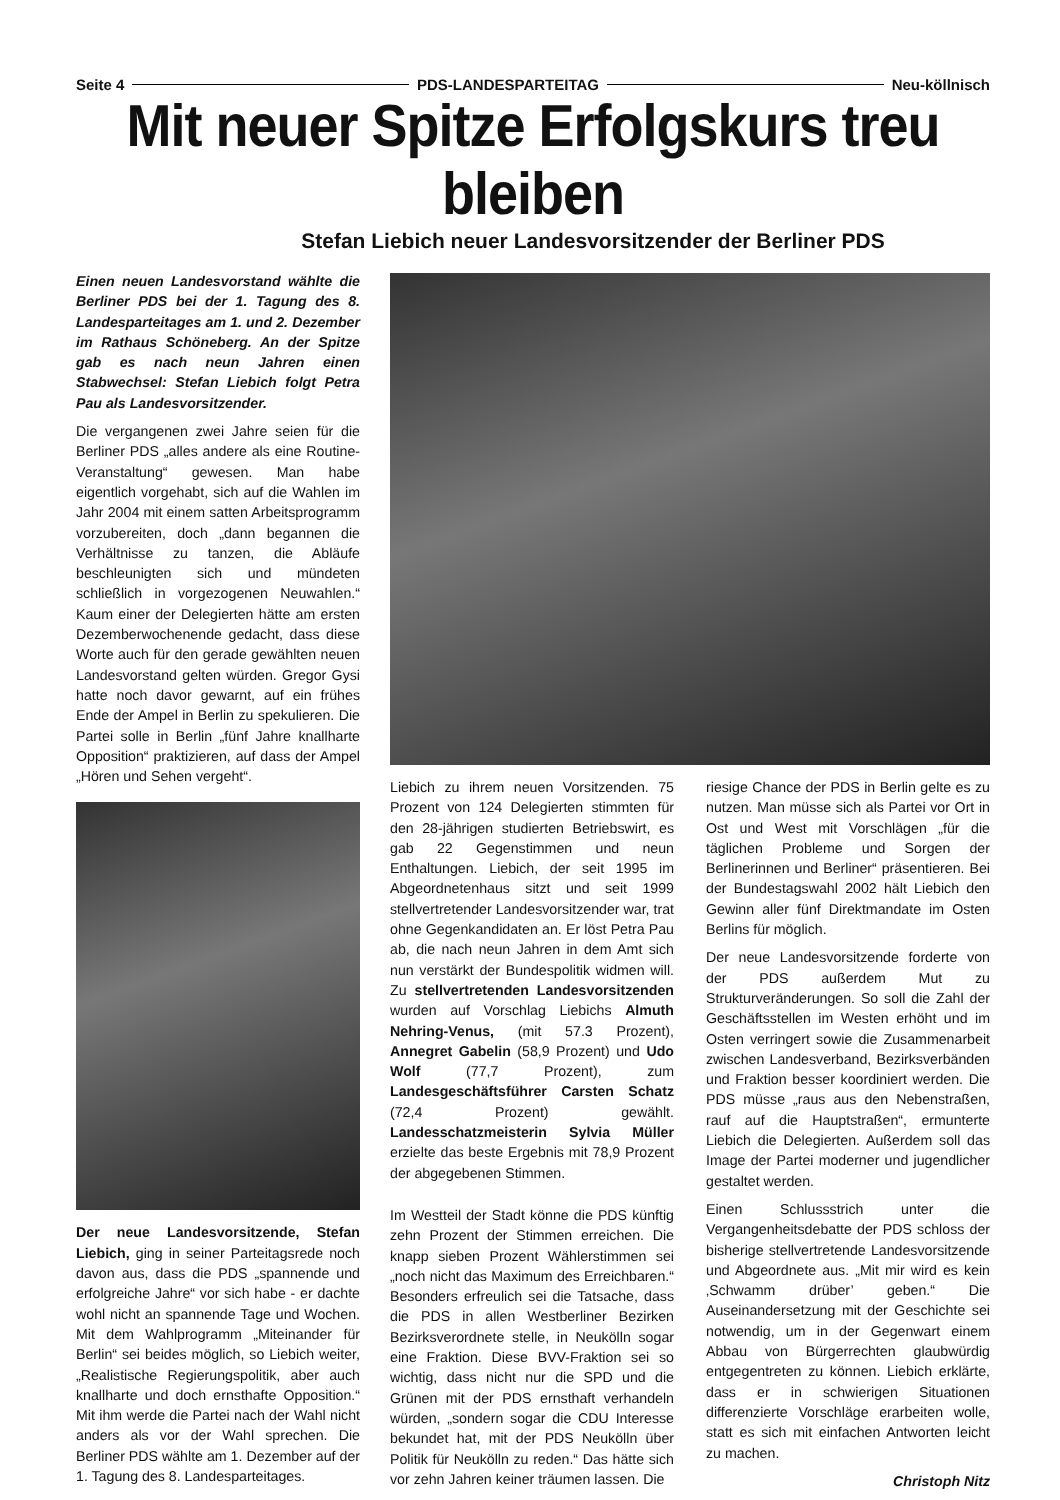Seite 4 PDS-LANDESPARTEITAG Neu-köllnisch
Mit neuer Spitze Erfolgskurs treu bleiben
Stefan Liebich neuer Landesvorsitzender der Berliner PDS
Einen neuen Landesvorstand wählte die Berliner PDS bei der 1. Tagung des 8. Landesparteitages am 1. und 2. Dezember im Rathaus Schöneberg. An der Spitze gab es nach neun Jahren einen Stabwechsel: Stefan Liebich folgt Petra Pau als Landesvorsitzender.
Die vergangenen zwei Jahre seien für die Berliner PDS „alles andere als eine Routine-Veranstaltung“ gewesen. Man habe eigentlich vorgehabt, sich auf die Wahlen im Jahr 2004 mit einem satten Arbeitsprogramm vorzubereiten, doch „dann begannen die Verhältnisse zu tanzen, die Abläufe beschleunigten sich und mündeten schließlich in vorgezogenen Neuwahlen.“ Kaum einer der Delegierten hätte am ersten Dezemberwochenende gedacht, dass diese Worte auch für den gerade gewählten neuen Landesvorstand gelten würden. Gregor Gysi hatte noch davor gewarnt, auf ein frühes Ende der Ampel in Berlin zu spekulieren. Die Partei solle in Berlin „fünf Jahre knallharte Opposition“ praktizieren, auf dass der Ampel „Hören und Sehen vergeht“.
Der neue Landesvorsitzende, Stefan Liebich, ging in seiner Parteitagsrede noch davon aus, dass die PDS „spannende und erfolgreiche Jahre“ vor sich habe - er dachte wohl nicht an spannende Tage und Wochen. Mit dem Wahlprogramm „Miteinander für Berlin“ sei beides möglich, so Liebich weiter, „Realistische Regierungspolitik, aber auch knallharte und doch ernsthafte Opposition.“ Mit ihm werde die Partei nach der Wahl nicht anders als vor der Wahl sprechen. Die Berliner PDS wählte am 1. Dezember auf der 1. Tagung des 8. Landesparteitages.
Liebich zu ihrem neuen Vorsitzenden. 75 Prozent von 124 Delegierten stimmten für den 28-jährigen studierten Betriebswirt, es gab 22 Gegenstimmen und neun Enthaltungen. Liebich, der seit 1995 im Abgeordnetenhaus sitzt und seit 1999 stellvertretender Landesvorsitzender war, trat ohne Gegenkandidaten an. Er löst Petra Pau ab, die nach neun Jahren in dem Amt sich nun verstärkt der Bundespolitik widmen will. Zu stellvertretenden Landesvorsitzenden wurden auf Vorschlag Liebichs Almuth Nehring-Venus, (mit 57.3 Prozent), Annegret Gabelin (58,9 Prozent) und Udo Wolf (77,7 Prozent), zum Landesgeschäftsführer Carsten Schatz (72,4 Prozent) gewählt. Landesschatzmeisterin Sylvia Müller erzielte das beste Ergebnis mit 78,9 Prozent der abgegebenen Stimmen.
Im Westteil der Stadt könne die PDS künftig zehn Prozent der Stimmen erreichen. Die knapp sieben Prozent Wählerstimmen sei „noch nicht das Maximum des Erreichbaren.“ Besonders erfreulich sei die Tatsache, dass die PDS in allen Westberliner Bezirken Bezirksverordnete stelle, in Neukölln sogar eine Fraktion. Diese BVV-Fraktion sei so wichtig, dass nicht nur die SPD und die Grünen mit der PDS ernsthaft verhandeln würden, „sondern sogar die CDU Interesse bekundet hat, mit der PDS Neukölln über Politik für Neukölln zu reden.“ Das hätte sich vor zehn Jahren keiner träumen lassen. Die
riesige Chance der PDS in Berlin gelte es zu nutzen. Man müsse sich als Partei vor Ort in Ost und West mit Vorschlägen „für die täglichen Probleme und Sorgen der Berlinerinnen und Berliner“ präsentieren. Bei der Bundestagswahl 2002 hält Liebich den Gewinn aller fünf Direktmandate im Osten Berlins für möglich.
Der neue Landesvorsitzende forderte von der PDS außerdem Mut zu Strukturveränderungen. So soll die Zahl der Geschäftsstellen im Westen erhöht und im Osten verringert sowie die Zusammenarbeit zwischen Landesverband, Bezirksverbänden und Fraktion besser koordiniert werden. Die PDS müsse „raus aus den Nebenstraßen, rauf auf die Hauptstraßen“, ermunterte Liebich die Delegierten. Außerdem soll das Image der Partei moderner und jugendlicher gestaltet werden.
Einen Schlussstrich unter die Vergangenheitsdebatte der PDS schloss der bisherige stellvertretende Landesvorsitzende und Abgeordnete aus. „Mit mir wird es kein ‚Schwamm drüber’ geben.“ Die Auseinandersetzung mit der Geschichte sei notwendig, um in der Gegenwart einem Abbau von Bürgerrechten glaubwürdig entgegentreten zu können. Liebich erklärte, dass er in schwierigen Situationen differenzierte Vorschläge erarbeiten wolle, statt es sich mit einfachen Antworten leicht zu machen.
Christoph Nitz